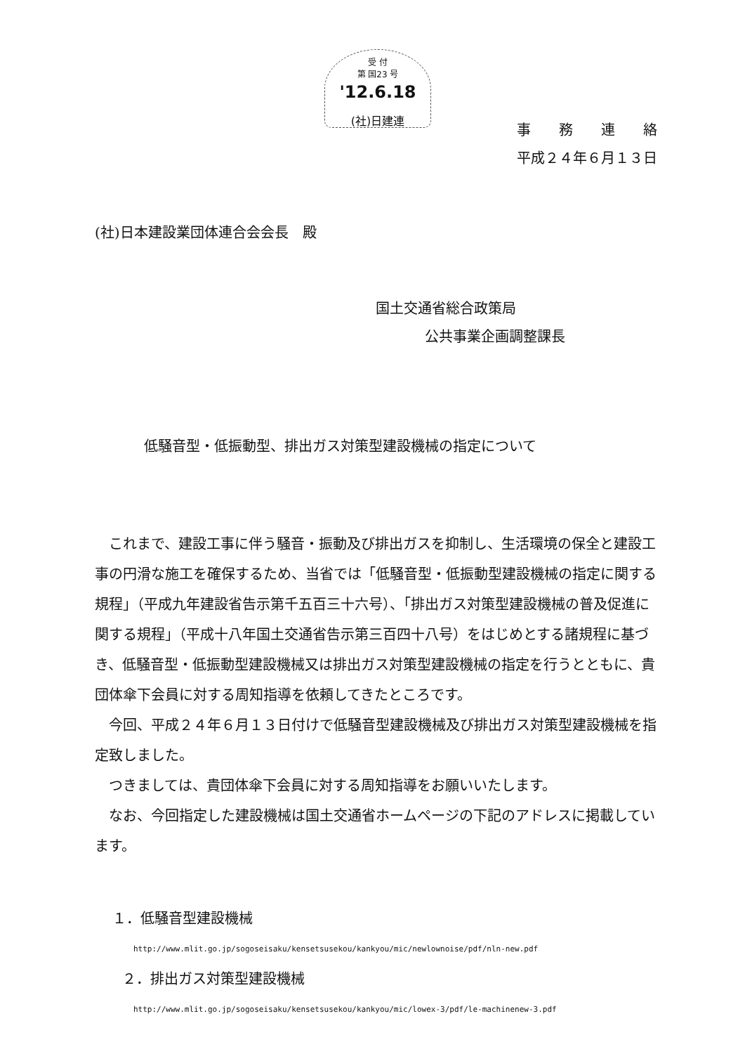受 付
第 国23 号
'12.6.18
(社)日建連
事　　務　　連　　絡
平成２４年６月１３日
(社)日本建設業団体連合会会長　殿
国土交通省総合政策局
公共事業企画調整課長
低騒音型・低振動型、排出ガス対策型建設機械の指定について
これまで、建設工事に伴う騒音・振動及び排出ガスを抑制し、生活環境の保全と建設工事の円滑な施工を確保するため、当省では「低騒音型・低振動型建設機械の指定に関する規程」（平成九年建設省告示第千五百三十六号）、「排出ガス対策型建設機械の普及促進に関する規程」（平成十八年国土交通省告示第三百四十八号）をはじめとする諸規程に基づき、低騒音型・低振動型建設機械又は排出ガス対策型建設機械の指定を行うとともに、貴団体傘下会員に対する周知指導を依頼してきたところです。
今回、平成２４年６月１３日付けで低騒音型建設機械及び排出ガス対策型建設機械を指定致しました。
つきましては、貴団体傘下会員に対する周知指導をお願いいたします。
なお、今回指定した建設機械は国土交通省ホームページの下記のアドレスに掲載しています。
１．低騒音型建設機械
http://www.mlit.go.jp/sogoseisaku/kensetsusekou/kankyou/mic/newlownoise/pdf/nln-new.pdf
２．排出ガス対策型建設機械
http://www.mlit.go.jp/sogoseisaku/kensetsusekou/kankyou/mic/lowex-3/pdf/le-machinenew-3.pdf